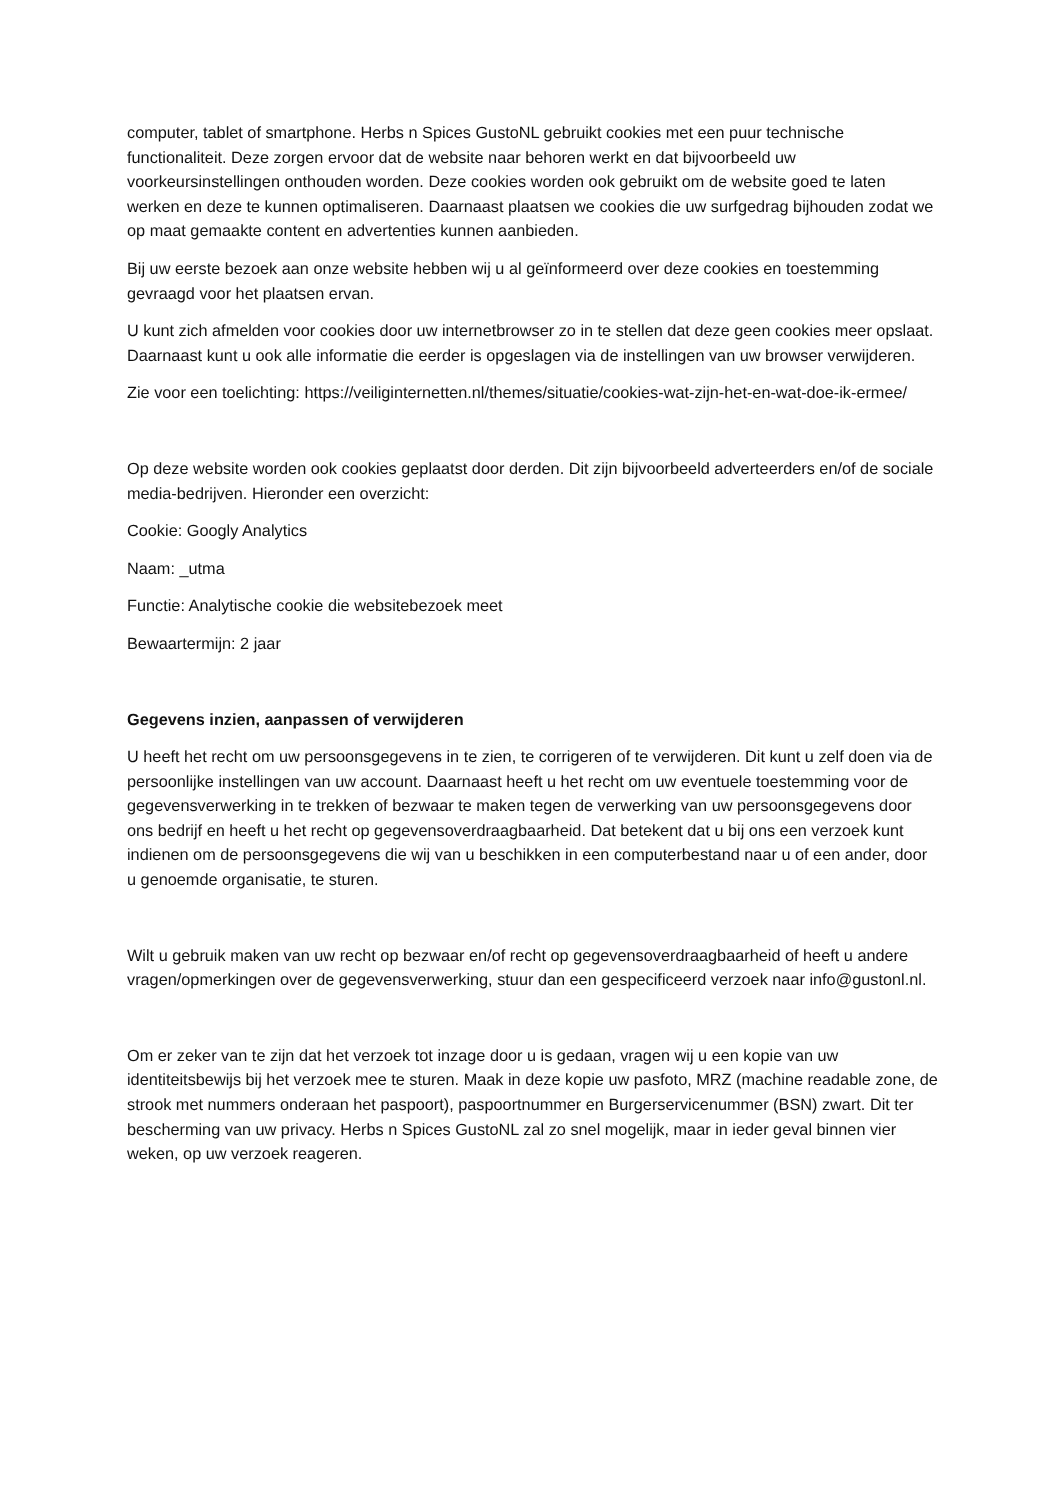computer, tablet of smartphone. Herbs n Spices GustoNL gebruikt cookies met een puur technische functionaliteit. Deze zorgen ervoor dat de website naar behoren werkt en dat bijvoorbeeld uw voorkeursinstellingen onthouden worden. Deze cookies worden ook gebruikt om de website goed te laten werken en deze te kunnen optimaliseren. Daarnaast plaatsen we cookies die uw surfgedrag bijhouden zodat we op maat gemaakte content en advertenties kunnen aanbieden.
Bij uw eerste bezoek aan onze website hebben wij u al geïnformeerd over deze cookies en toestemming gevraagd voor het plaatsen ervan.
U kunt zich afmelden voor cookies door uw internetbrowser zo in te stellen dat deze geen cookies meer opslaat. Daarnaast kunt u ook alle informatie die eerder is opgeslagen via de instellingen van uw browser verwijderen.
Zie voor een toelichting: https://veiliginternetten.nl/themes/situatie/cookies-wat-zijn-het-en-wat-doe-ik-ermee/
Op deze website worden ook cookies geplaatst door derden. Dit zijn bijvoorbeeld adverteerders en/of de sociale media-bedrijven. Hieronder een overzicht:
Cookie: Googly Analytics
Naam: _utma
Functie: Analytische cookie die websitebezoek meet
Bewaartermijn: 2 jaar
Gegevens inzien, aanpassen of verwijderen
U heeft het recht om uw persoonsgegevens in te zien, te corrigeren of te verwijderen. Dit kunt u zelf doen via de persoonlijke instellingen van uw account. Daarnaast heeft u het recht om uw eventuele toestemming voor de gegevensverwerking in te trekken of bezwaar te maken tegen de verwerking van uw persoonsgegevens door ons bedrijf en heeft u het recht op gegevensoverdraagbaarheid. Dat betekent dat u bij ons een verzoek kunt indienen om de persoonsgegevens die wij van u beschikken in een computerbestand naar u of een ander, door u genoemde organisatie, te sturen.
Wilt u gebruik maken van uw recht op bezwaar en/of recht op gegevensoverdraagbaarheid of heeft u andere vragen/opmerkingen over de gegevensverwerking, stuur dan een gespecificeerd verzoek naar info@gustonl.nl.
Om er zeker van te zijn dat het verzoek tot inzage door u is gedaan, vragen wij u een kopie van uw identiteitsbewijs bij het verzoek mee te sturen. Maak in deze kopie uw pasfoto, MRZ (machine readable zone, de strook met nummers onderaan het paspoort), paspoortnummer en Burgerservicenummer (BSN) zwart. Dit ter bescherming van uw privacy. Herbs n Spices GustoNL zal zo snel mogelijk, maar in ieder geval binnen vier weken, op uw verzoek reageren.